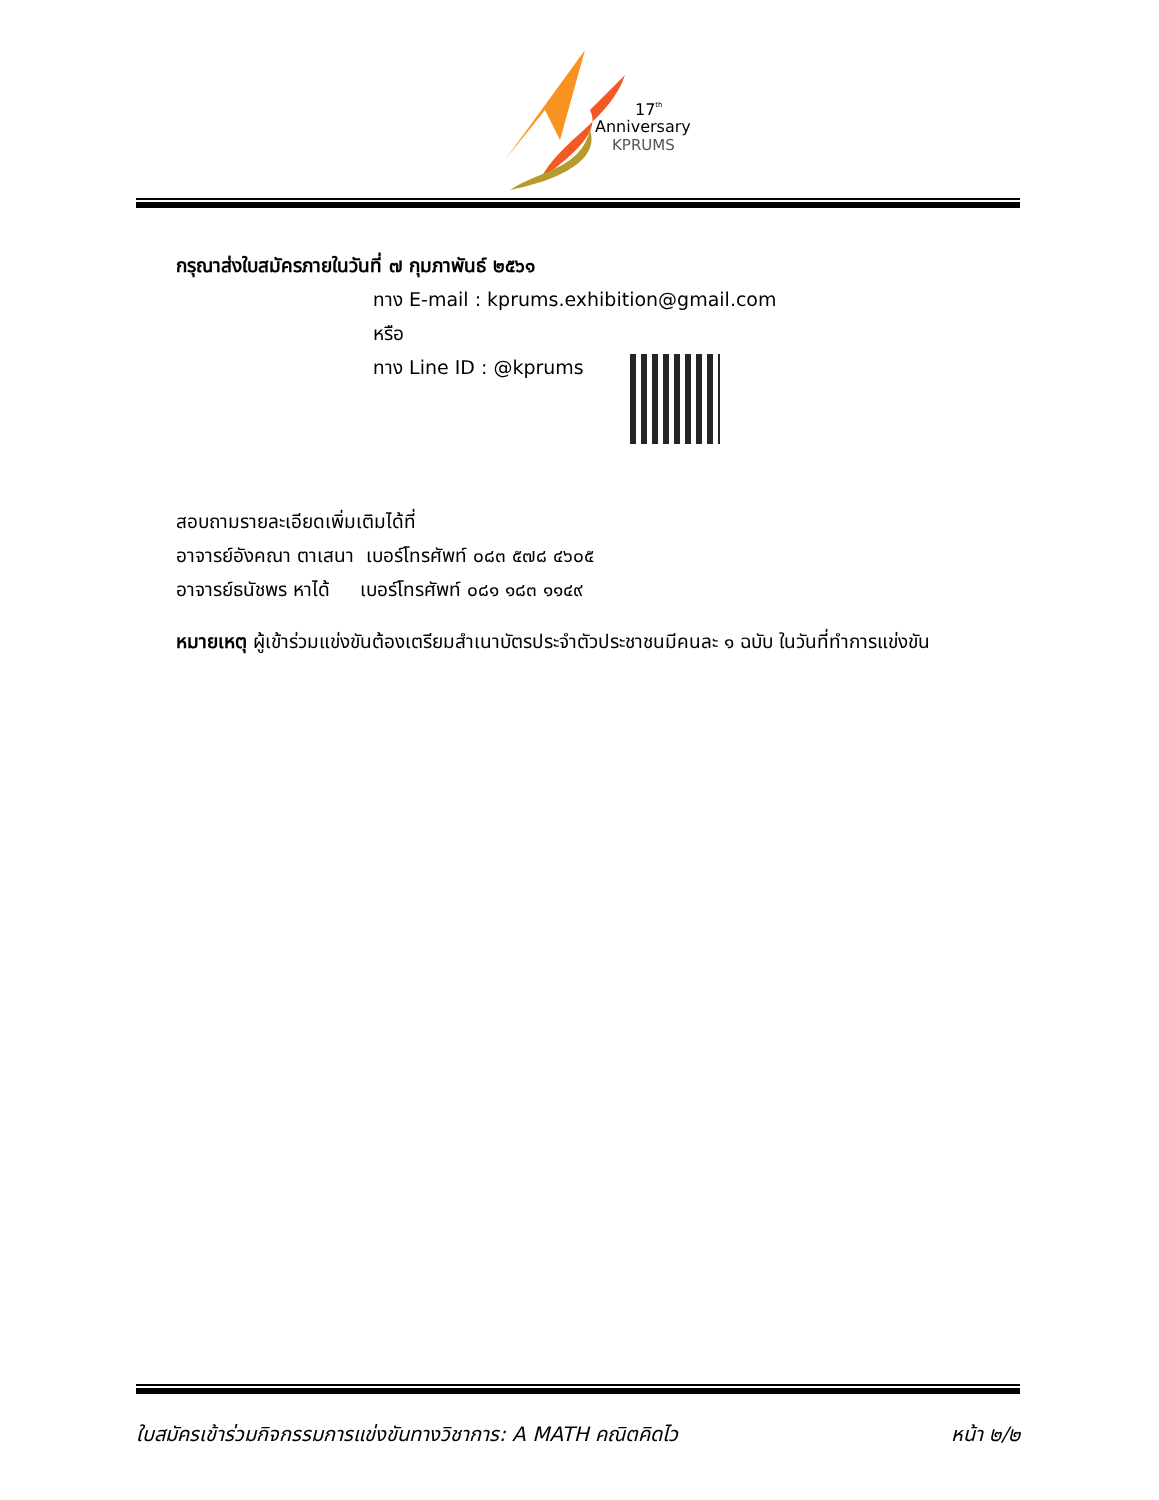17th
Anniversary
KPRUMS
กรุณาส่งใบสมัครภายในวันที่ ๗ กุมภาพันธ์ ๒๕๖๑
ทาง E-mail : kprums.exhibition@gmail.com
หรือ
ทาง Line ID : @kprums
สอบถามรายละเอียดเพิ่มเติมได้ที่
อาจารย์อังคณา ตาเสนา เบอร์โทรศัพท์ ๐๘๓ ๕๗๘ ๔๖๐๕
อาจารย์ธนัชพร หาได้ เบอร์โทรศัพท์ ๐๘๑ ๑๘๓ ๑๑๔๙
หมายเหตุ ผู้เข้าร่วมแข่งขันต้องเตรียมสำเนาบัตรประจำตัวประชาชนมีคนละ ๑ ฉบับ ในวันที่ทำการแข่งขัน
ใบสมัครเข้าร่วมกิจกรรมการแข่งขันทางวิชาการ: A MATH คณิตคิดไว หน้า ๒/๒